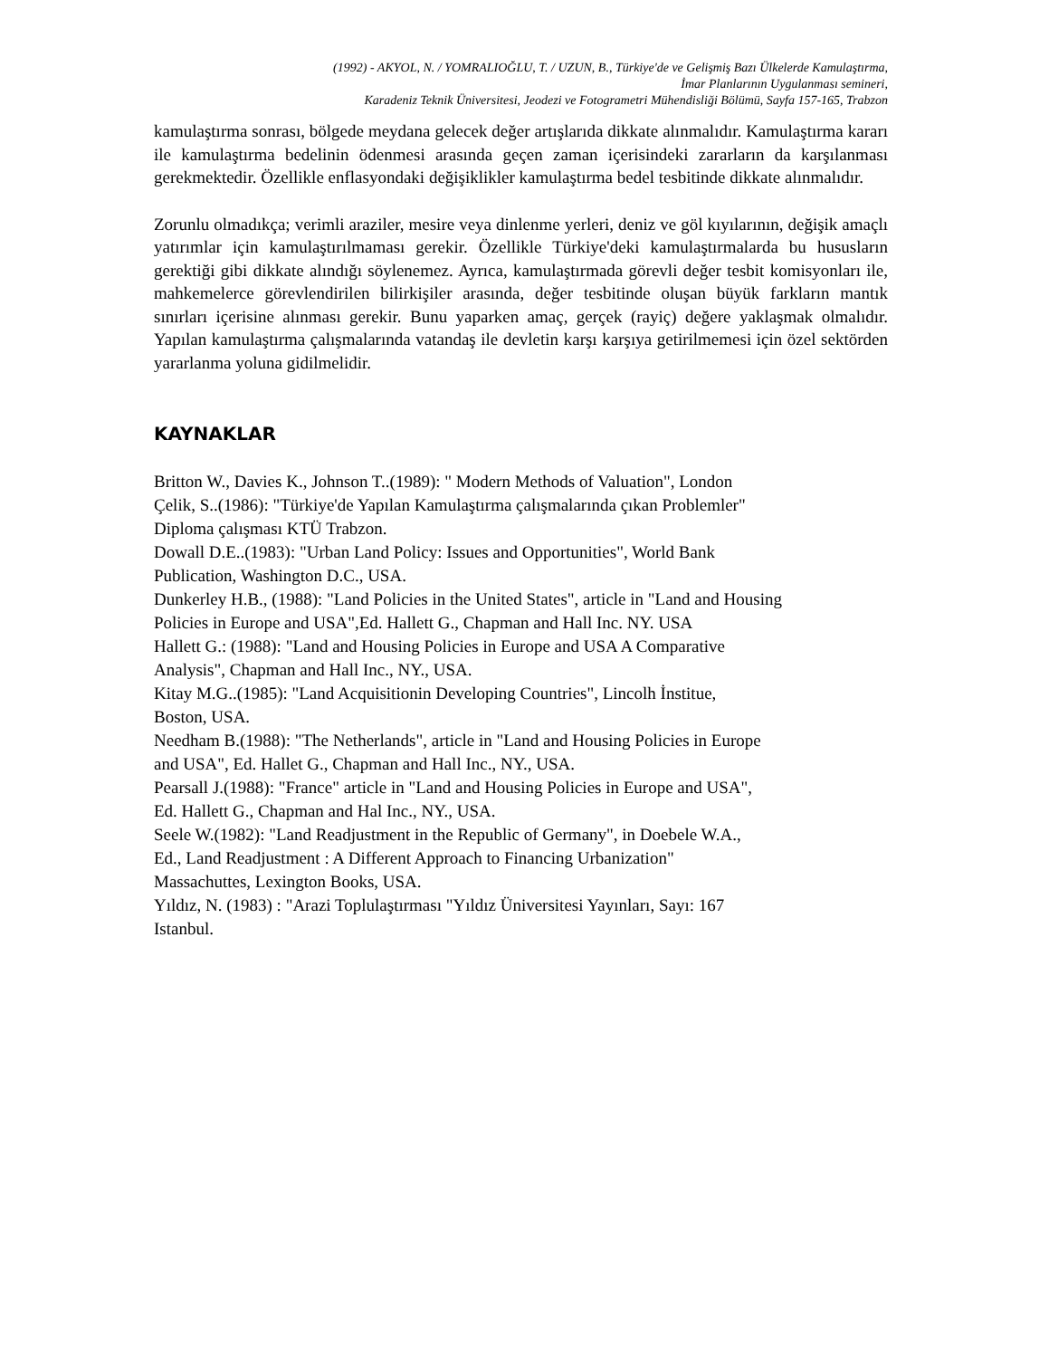(1992) - AKYOL, N. / YOMRALIOĞLU, T. / UZUN, B., Türkiye'de ve Gelişmiş Bazı Ülkelerde Kamulaştırma,
İmar Planlarının Uygulanması semineri,
Karadeniz Teknik Üniversitesi, Jeodezi ve Fotogrametri Mühendisliği Bölümü, Sayfa 157-165, Trabzon
kamulaştırma sonrası, bölgede meydana gelecek değer artışlarıda dikkate alınmalıdır. Kamulaştırma kararı ile kamulaştırma bedelinin ödenmesi arasında geçen zaman içerisindeki zararların da karşılanması gerekmektedir. Özellikle enflasyondaki değişiklikler kamulaştırma bedel tesbitinde dikkate alınmalıdır.
Zorunlu olmadıkça; verimli araziler, mesire veya dinlenme yerleri, deniz ve göl kıyılarının, değişik amaçlı yatırımlar için kamulaştırılmaması gerekir. Özellikle Türkiye'deki kamulaştırmalarda bu hususların gerektiği gibi dikkate alındığı söylenemez. Ayrıca, kamulaştırmada görevli değer tesbit komisyonları ile, mahkemelerce görevlendirilen bilirkişiler arasında, değer tesbitinde oluşan büyük farkların mantık sınırları içerisine alınması gerekir. Bunu yaparken amaç, gerçek (rayiç) değere yaklaşmak olmalıdır. Yapılan kamulaştırma çalışmalarında vatandaş ile devletin karşı karşıya getirilmemesi için özel sektörden yararlanma yoluna gidilmelidir.
KAYNAKLAR
Britton W., Davies K., Johnson T..(1989): " Modern Methods of Valuation", London
Çelik, S..(1986): "Türkiye'de Yapılan Kamulaştırma çalışmalarında çıkan Problemler"
Diploma çalışması KTÜ Trabzon.
Dowall D.E..(1983): "Urban Land Policy: Issues and Opportunities", World Bank
Publication, Washington D.C., USA.
Dunkerley H.B., (1988): "Land Policies in the United States", article in "Land and Housing
Policies in Europe and USA",Ed. Hallett G., Chapman and Hall Inc. NY. USA
Hallett G.: (1988): "Land and Housing Policies in Europe and USA A Comparative
Analysis", Chapman and Hall Inc., NY., USA.
Kitay M.G..(1985): "Land Acquisitionin Developing Countries", Lincolh İnstitue,
Boston, USA.
Needham B.(1988): "The Netherlands", article in "Land and Housing Policies in Europe
and USA", Ed. Hallet G., Chapman and Hall Inc., NY., USA.
Pearsall J.(1988): "France" article in "Land and Housing Policies in Europe and USA",
Ed. Hallett G., Chapman and Hal Inc., NY., USA.
Seele W.(1982): "Land Readjustment in the Republic of Germany", in Doebele W.A.,
Ed., Land Readjustment : A Different Approach to Financing Urbanization"
Massachuttes, Lexington Books, USA.
Yıldız, N. (1983) : "Arazi Toplulaştırması "Yıldız Üniversitesi Yayınları, Sayı: 167
Istanbul.